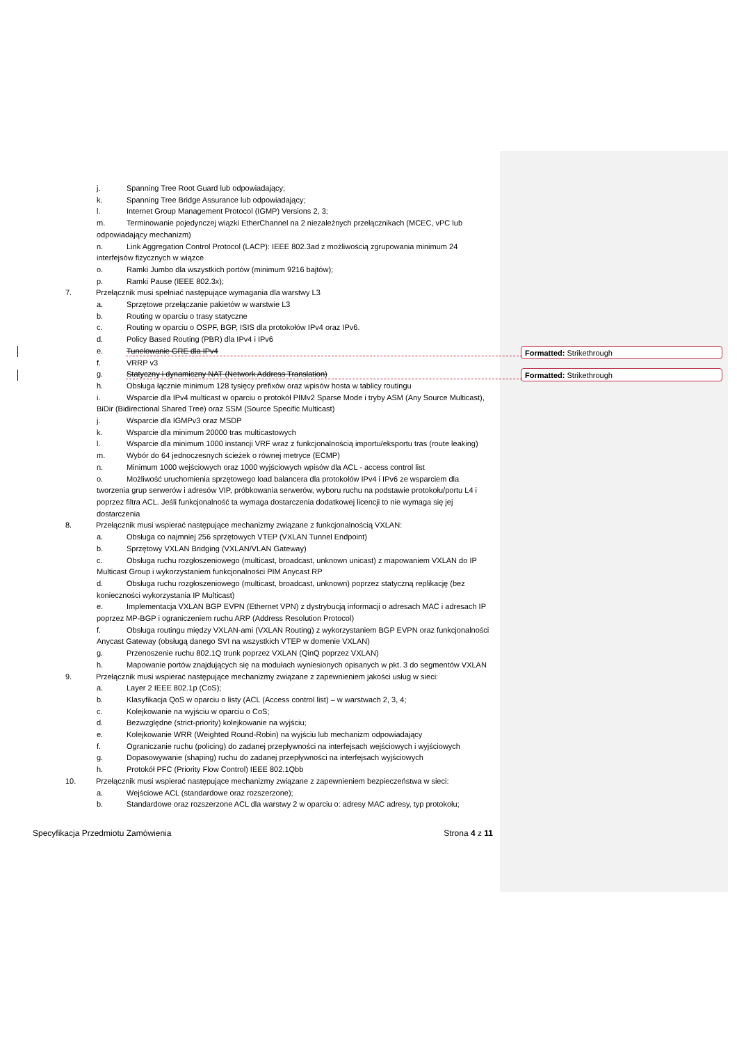j. Spanning Tree Root Guard lub odpowiadający;
k. Spanning Tree Bridge Assurance lub odpowiadający;
l. Internet Group Management Protocol (IGMP) Versions 2, 3;
m. Terminowanie pojedynczej wiązki EtherChannel na 2 niezależnych przełącznikach (MCEC, vPC lub odpowiadający mechanizm)
n. Link Aggregation Control Protocol (LACP): IEEE 802.3ad z możliwością zgrupowania minimum 24 interfejsów fizycznych w wiązce
o. Ramki Jumbo dla wszystkich portów (minimum 9216 bajtów);
p. Ramki Pause (IEEE 802.3x);
7. Przełącznik musi spełniać następujące wymagania dla warstwy L3
a. Sprzętowe przełączanie pakietów w warstwie L3
b. Routing w oparciu o trasy statyczne
c. Routing w oparciu o OSPF, BGP, ISIS dla protokołów IPv4 oraz IPv6.
d. Policy Based Routing (PBR) dla IPv4 i IPv6
e. Tunelowanie GRE dla IPv4
f. VRRP v3
g. Statyczny i dynamiczny NAT (Network Address Translation)
h. Obsługa łącznie minimum 128 tysięcy prefixów oraz wpisów hosta w tablicy routingu
i. Wsparcie dla IPv4 multicast w oparciu o protokół PIMv2 Sparse Mode i tryby ASM (Any Source Multicast), BiDir (Bidirectional Shared Tree) oraz SSM (Source Specific Multicast)
j. Wsparcie dla IGMPv3 oraz MSDP
k. Wsparcie dla minimum 20000 tras multicastowych
l. Wsparcie dla minimum 1000 instancji VRF wraz z funkcjonalnością importu/eksportu tras (route leaking)
m. Wybór do 64 jednoczesnych ścieżek o równej metryce (ECMP)
n. Minimum 1000 wejściowych oraz 1000 wyjściowych wpisów dla ACL - access control list
o. Możliwość uruchomienia sprzętowego load balancera dla protokołów IPv4 i IPv6 ze wsparciem dla tworzenia grup serwerów i adresów VIP, próbkowania serwerów, wyboru ruchu na podstawie protokołu/portu L4 i poprzez filtra ACL. Jeśli funkcjonalność ta wymaga dostarczenia dodatkowej licencji to nie wymaga się jej dostarczenia
8. Przełącznik musi wspierać następujące mechanizmy związane z funkcjonalnością VXLAN:
a. Obsługa co najmniej 256 sprzętowych VTEP (VXLAN Tunnel Endpoint)
b. Sprzętowy VXLAN Bridging (VXLAN/VLAN Gateway)
c. Obsługa ruchu rozgłoszeniowego (multicast, broadcast, unknown unicast) z mapowaniem VXLAN do IP Multicast Group i wykorzystaniem funkcjonalności PIM Anycast RP
d. Obsługa ruchu rozgłoszeniowego (multicast, broadcast, unknown) poprzez statyczną replikację (bez konieczności wykorzystania IP Multicast)
e. Implementacja VXLAN BGP EVPN (Ethernet VPN) z dystrybucją informacji o adresach MAC i adresach IP poprzez MP-BGP i ograniczeniem ruchu ARP (Address Resolution Protocol)
f. Obsługa routingu między VXLAN-ami (VXLAN Routing) z wykorzystaniem BGP EVPN oraz funkcjonalności Anycast Gateway (obsługą danego SVI na wszystkich VTEP w domenie VXLAN)
g. Przenoszenie ruchu 802.1Q trunk poprzez VXLAN (QinQ poprzez VXLAN)
h. Mapowanie portów znajdujących się na modułach wyniesionych opisanych w pkt. 3 do segmentów VXLAN
9. Przełącznik musi wspierać następujące mechanizmy związane z zapewnieniem jakości usług w sieci:
a. Layer 2 IEEE 802.1p (CoS);
b. Klasyfikacja QoS w oparciu o listy (ACL (Access control list) – w warstwach 2, 3, 4;
c. Kolejkowanie na wyjściu w oparciu o CoS;
d. Bezwzględne (strict-priority) kolejkowanie na wyjściu;
e. Kolejkowanie WRR (Weighted Round-Robin) na wyjściu lub mechanizm odpowiadający
f. Ograniczanie ruchu (policing) do zadanej przepływności na interfejsach wejściowych i wyjściowych
g. Dopasowywanie (shaping) ruchu do zadanej przepływności na interfejsach wyjściowych
h. Protokół PFC (Priority Flow Control) IEEE 802.1Qbb
10. Przełącznik musi wspierać następujące mechanizmy związane z zapewnieniem bezpieczeństwa w sieci:
a. Wejściowe ACL (standardowe oraz rozszerzone);
b. Standardowe oraz rozszerzone ACL dla warstwy 2 w oparciu o: adresy MAC adresy, typ protokołu;
Specyfikacja Przedmiotu Zamówienia Strona 4 z 11
Formatted: Strikethrough
Formatted: Strikethrough